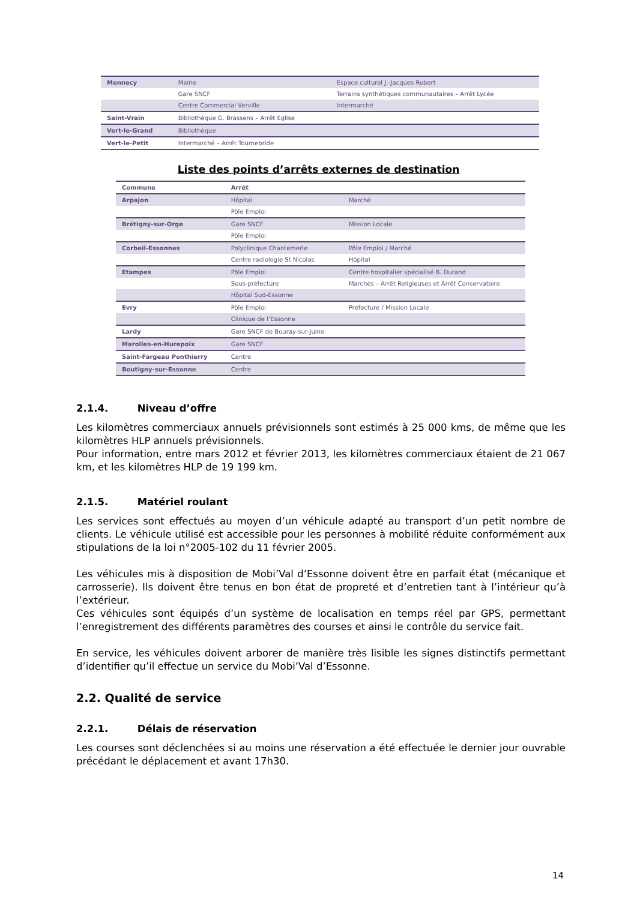| Mennecy | Mairie | Espace culturel J.-Jacques Robert |
| | Gare SNCF | Terrains synthétiques communautaires – Arrêt Lycée |
| | Centre Commercial Verville | Intermarché |
| Saint-Vrain | Bibliothèque G. Brassens – Arrêt Eglise | |
| Vert-le-Grand | Bibliothèque | |
| Vert-le-Petit | Intermarché – Arrêt Tournebride | |
Liste des points d’arrêts externes de destination
| Commune | Arrêt | |
| --- | --- | --- |
| Arpajon | Hôpital | Marché |
| | Pôle Emploi | |
| Brétigny-sur-Orge | Gare SNCF | Mission Locale |
| | Pôle Emploi | |
| Corbeil-Essonnes | Polyclinique Chantemerle | Pôle Emploi / Marché |
| | Centre radiologie St Nicolas | Hôpital |
| Etampes | Pôle Emploi | Centre hospitalier spécialisé B. Durand |
| | Sous-préfecture | Marchés – Arrêt Religieuses et Arrêt Conservatoire |
| | Hôpital Sud-Essonne | |
| Evry | Pôle Emploi | Préfecture / Mission Locale |
| | Clinique de l’Essonne | |
| Lardy | Gare SNCF de Bouray-sur-Juine | |
| Marolles-en-Hurepoix | Gare SNCF | |
| Saint-Fargeau Ponthierry | Centre | |
| Boutigny-sur-Essonne | Centre | |
2.1.4. Niveau d’offre
Les kilomètres commerciaux annuels prévisionnels sont estimés à 25 000 kms, de même que les kilomètres HLP annuels prévisionnels.
Pour information, entre mars 2012 et février 2013, les kilomètres commerciaux étaient de 21 067 km, et les kilomètres HLP de 19 199 km.
2.1.5. Matériel roulant
Les services sont effectués au moyen d’un véhicule adapté au transport d’un petit nombre de clients. Le véhicule utilisé est accessible pour les personnes à mobilité réduite conformément aux stipulations de la loi n°2005-102 du 11 février 2005.
Les véhicules mis à disposition de Mobi’Val d’Essonne doivent être en parfait état (mécanique et carrosserie). Ils doivent être tenus en bon état de propreté et d’entretien tant à l’intérieur qu’à l’extérieur.
Ces véhicules sont équipés d’un système de localisation en temps réel par GPS, permettant l’enregistrement des différents paramètres des courses et ainsi le contrôle du service fait.
En service, les véhicules doivent arborer de manière très lisible les signes distinctifs permettant d’identifier qu’il effectue un service du Mobi’Val d’Essonne.
2.2. Qualité de service
2.2.1. Délais de réservation
Les courses sont déclenchées si au moins une réservation a été effectuée le dernier jour ouvrable précédant le déplacement et avant 17h30.
14